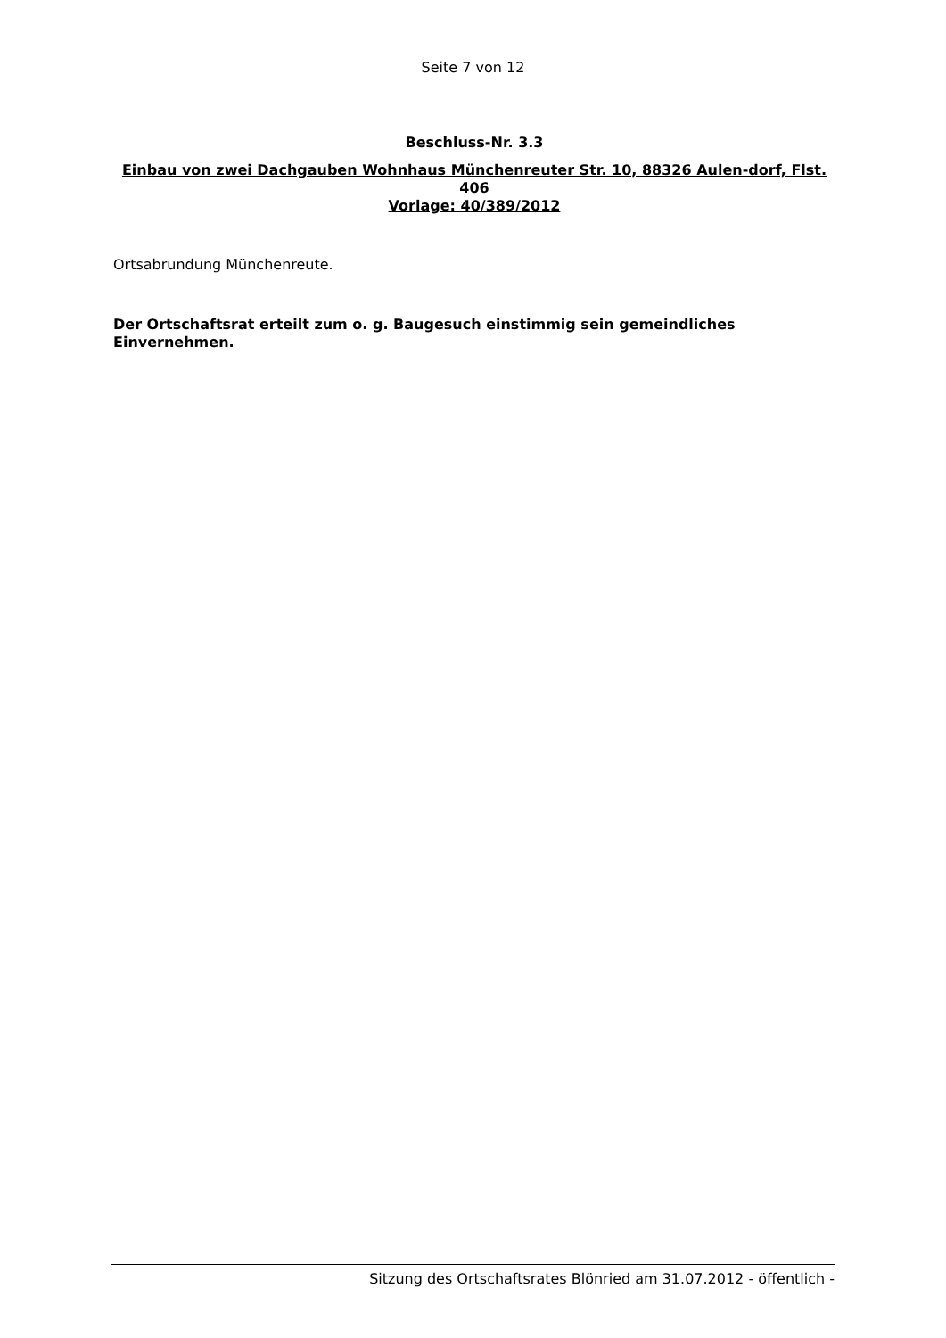Seite 7 von 12
Beschluss-Nr. 3.3
Einbau von zwei Dachgauben Wohnhaus Münchenreuter Str. 10, 88326 Aulen-dorf, Flst. 406
Vorlage: 40/389/2012
Ortsabrundung Münchenreute.
Der Ortschaftsrat erteilt zum o. g. Baugesuch einstimmig sein gemeindliches Einvernehmen.
Sitzung des Ortschaftsrates Blönried am 31.07.2012 - öffentlich -